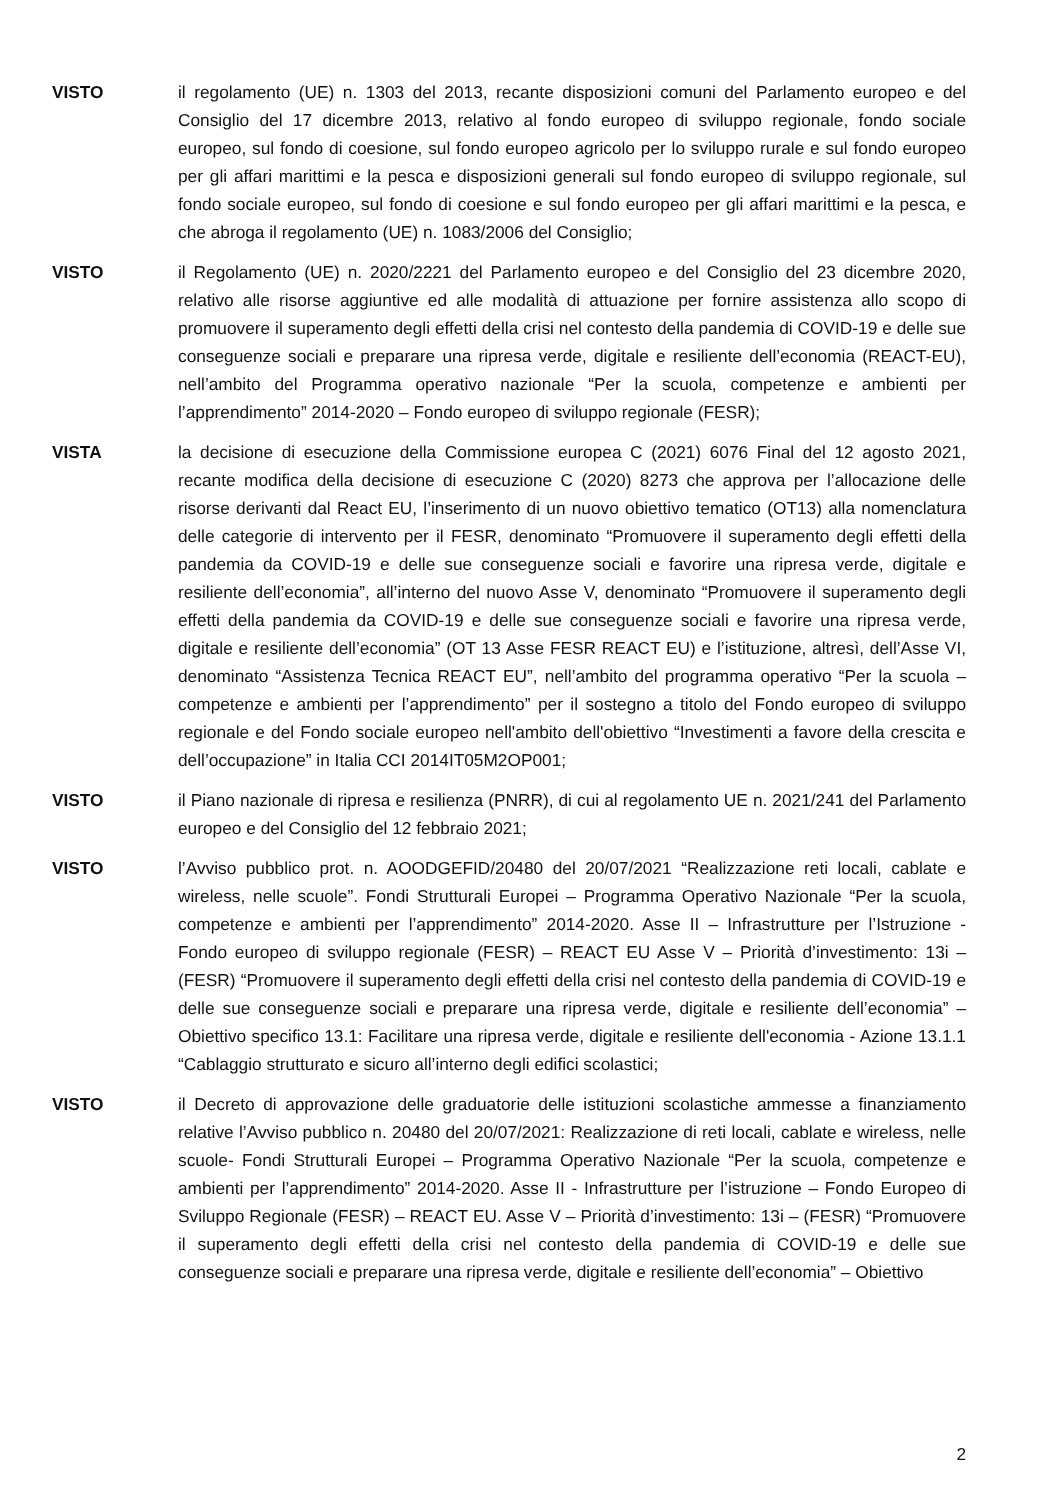VISTO il regolamento (UE) n. 1303 del 2013, recante disposizioni comuni del Parlamento europeo e del Consiglio del 17 dicembre 2013, relativo al fondo europeo di sviluppo regionale, fondo sociale europeo, sul fondo di coesione, sul fondo europeo agricolo per lo sviluppo rurale e sul fondo europeo per gli affari marittimi e la pesca e disposizioni generali sul fondo europeo di sviluppo regionale, sul fondo sociale europeo, sul fondo di coesione e sul fondo europeo per gli affari marittimi e la pesca, e che abroga il regolamento (UE) n. 1083/2006 del Consiglio;
VISTO il Regolamento (UE) n. 2020/2221 del Parlamento europeo e del Consiglio del 23 dicembre 2020, relativo alle risorse aggiuntive ed alle modalità di attuazione per fornire assistenza allo scopo di promuovere il superamento degli effetti della crisi nel contesto della pandemia di COVID-19 e delle sue conseguenze sociali e preparare una ripresa verde, digitale e resiliente dell’economia (REACT-EU), nell’ambito del Programma operativo nazionale “Per la scuola, competenze e ambienti per l’apprendimento” 2014-2020 – Fondo europeo di sviluppo regionale (FESR);
VISTA la decisione di esecuzione della Commissione europea C (2021) 6076 Final del 12 agosto 2021, recante modifica della decisione di esecuzione C (2020) 8273 che approva per l’allocazione delle risorse derivanti dal React EU, l’inserimento di un nuovo obiettivo tematico (OT13) alla nomenclatura delle categorie di intervento per il FESR, denominato “Promuovere il superamento degli effetti della pandemia da COVID-19 e delle sue conseguenze sociali e favorire una ripresa verde, digitale e resiliente dell’economia”, all’interno del nuovo Asse V, denominato “Promuovere il superamento degli effetti della pandemia da COVID-19 e delle sue conseguenze sociali e favorire una ripresa verde, digitale e resiliente dell’economia” (OT 13 Asse FESR REACT EU) e l’istituzione, altresì, dell’Asse VI, denominato “Assistenza Tecnica REACT EU”, nell’ambito del programma operativo “Per la scuola – competenze e ambienti per l’apprendimento” per il sostegno a titolo del Fondo europeo di sviluppo regionale e del Fondo sociale europeo nell'ambito dell'obiettivo “Investimenti a favore della crescita e dell’occupazione” in Italia CCI 2014IT05M2OP001;
VISTO il Piano nazionale di ripresa e resilienza (PNRR), di cui al regolamento UE n. 2021/241 del Parlamento europeo e del Consiglio del 12 febbraio 2021;
VISTO l’Avviso pubblico prot. n. AOODGEFID/20480 del 20/07/2021 “Realizzazione reti locali, cablate e wireless, nelle scuole”. Fondi Strutturali Europei – Programma Operativo Nazionale “Per la scuola, competenze e ambienti per l’apprendimento” 2014-2020. Asse II – Infrastrutture per l’Istruzione - Fondo europeo di sviluppo regionale (FESR) – REACT EU Asse V – Priorità d’investimento: 13i – (FESR) “Promuovere il superamento degli effetti della crisi nel contesto della pandemia di COVID-19 e delle sue conseguenze sociali e preparare una ripresa verde, digitale e resiliente dell’economia” – Obiettivo specifico 13.1: Facilitare una ripresa verde, digitale e resiliente dell'economia - Azione 13.1.1 “Cablaggio strutturato e sicuro all’interno degli edifici scolastici;
VISTO il Decreto di approvazione delle graduatorie delle istituzioni scolastiche ammesse a finanziamento relative l’Avviso pubblico n. 20480 del 20/07/2021: Realizzazione di reti locali, cablate e wireless, nelle scuole- Fondi Strutturali Europei – Programma Operativo Nazionale “Per la scuola, competenze e ambienti per l’apprendimento” 2014-2020. Asse II - Infrastrutture per l’istruzione – Fondo Europeo di Sviluppo Regionale (FESR) – REACT EU. Asse V – Priorità d’investimento: 13i – (FESR) “Promuovere il superamento degli effetti della crisi nel contesto della pandemia di COVID-19 e delle sue conseguenze sociali e preparare una ripresa verde, digitale e resiliente dell’economia” – Obiettivo
2